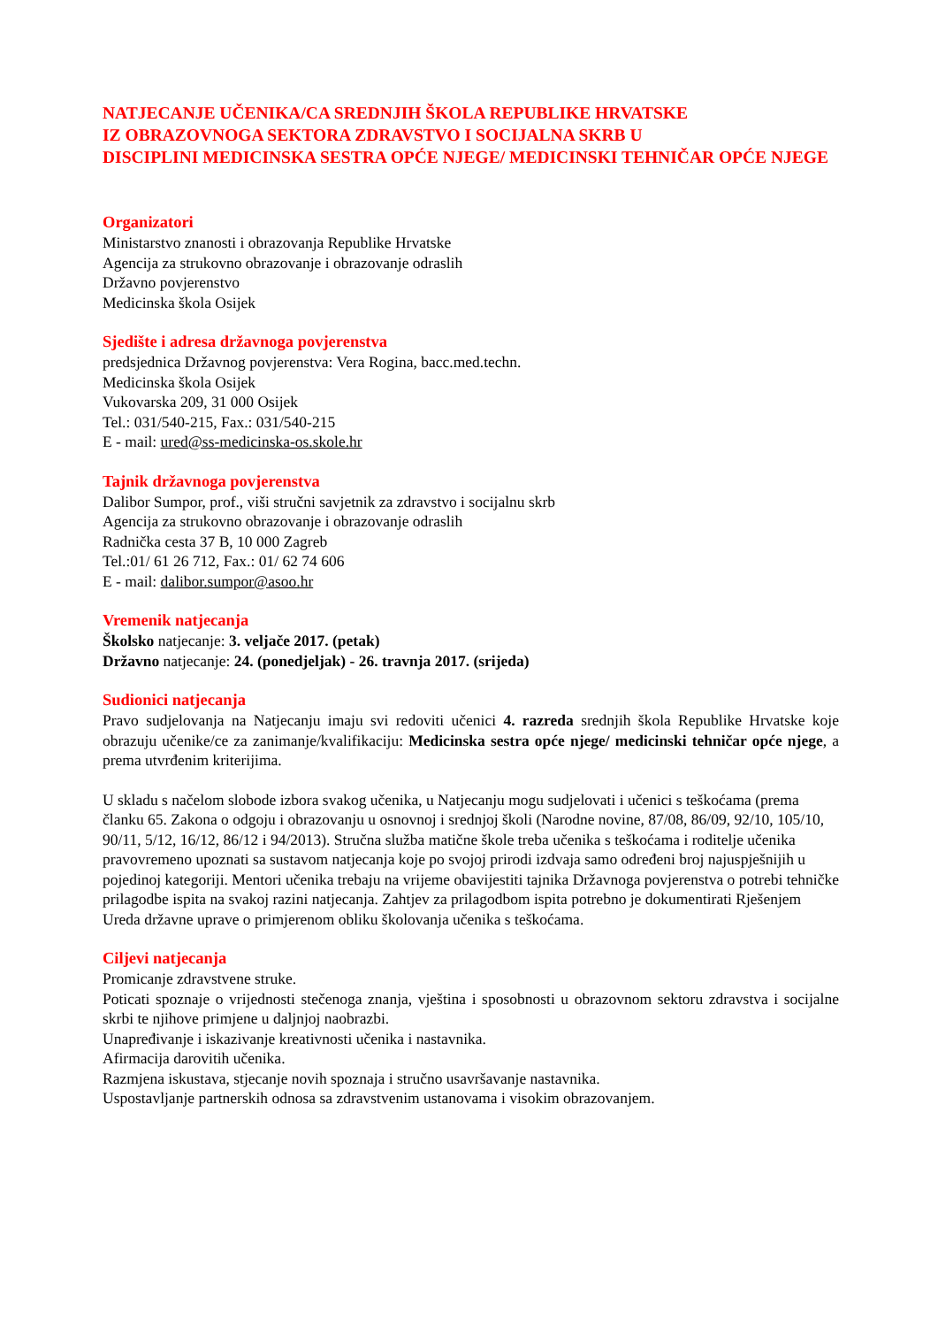NATJECANJE UČENIKA/CA SREDNJIH ŠKOLA REPUBLIKE HRVATSKE
IZ OBRAZOVNOGA SEKTORA ZDRAVSTVO I SOCIJALNA SKRB U
DISCIPLINI MEDICINSKA SESTRA OPĆE NJEGE/ MEDICINSKI TEHNIČAR OPĆE NJEGE
Organizatori
Ministarstvo znanosti i obrazovanja Republike Hrvatske
Agencija za strukovno obrazovanje i obrazovanje odraslih
Državno povjerenstvo
Medicinska škola Osijek
Sjedište i adresa državnoga povjerenstva
predsjednica Državnog povjerenstva: Vera Rogina, bacc.med.techn.
Medicinska škola Osijek
Vukovarska 209, 31 000 Osijek
Tel.: 031/540-215, Fax.: 031/540-215
E - mail: ured@ss-medicinska-os.skole.hr
Tajnik državnoga povjerenstva
Dalibor Sumpor, prof., viši stručni savjetnik za zdravstvo i socijalnu skrb
Agencija za strukovno obrazovanje i obrazovanje odraslih
Radnička cesta 37 B, 10 000 Zagreb
Tel.:01/ 61 26 712, Fax.: 01/ 62 74 606
E - mail: dalibor.sumpor@asoo.hr
Vremenik natjecanja
Školsko natjecanje: 3. veljače 2017. (petak)
Državno natjecanje: 24. (ponedjeljak) - 26. travnja 2017. (srijeda)
Sudionici natjecanja
Pravo sudjelovanja na Natjecanju imaju svi redoviti učenici 4. razreda srednjih škola Republike Hrvatske koje obrazuju učenike/ce za zanimanje/kvalifikaciju: Medicinska sestra opće njege/ medicinski tehničar opće njege, a prema utvrđenim kriterijima.
U skladu s načelom slobode izbora svakog učenika, u Natjecanju mogu sudjelovati i učenici s teškoćama (prema članku 65. Zakona o odgoju i obrazovanju u osnovnoj i srednjoj školi (Narodne novine, 87/08, 86/09, 92/10, 105/10, 90/11, 5/12, 16/12, 86/12 i 94/2013). Stručna služba matične škole treba učenika s teškoćama i roditelje učenika pravovremeno upoznati sa sustavom natjecanja koje po svojoj prirodi izdvaja samo određeni broj najuspješnijih u pojedinoj kategoriji. Mentori učenika trebaju na vrijeme obavijestiti tajnika Državnoga povjerenstva o potrebi tehničke prilagodbe ispita na svakoj razini natjecanja. Zahtjev za prilagodbom ispita potrebno je dokumentirati Rješenjem Ureda državne uprave o primjerenom obliku školovanja učenika s teškoćama.
Ciljevi natjecanja
Promicanje zdravstvene struke.
Poticati spoznaje o vrijednosti stečenoga znanja, vještina i sposobnosti u obrazovnom sektoru zdravstva i socijalne skrbi te njihove primjene u daljnjoj naobrazbi.
Unapređivanje i iskazivanje kreativnosti učenika i nastavnika.
Afirmacija darovitih učenika.
Razmjena iskustava, stjecanje novih spoznaja i stručno usavršavanje nastavnika.
Uspostavljanje partnerskih odnosa sa zdravstvenim ustanovama i visokim obrazovanjem.